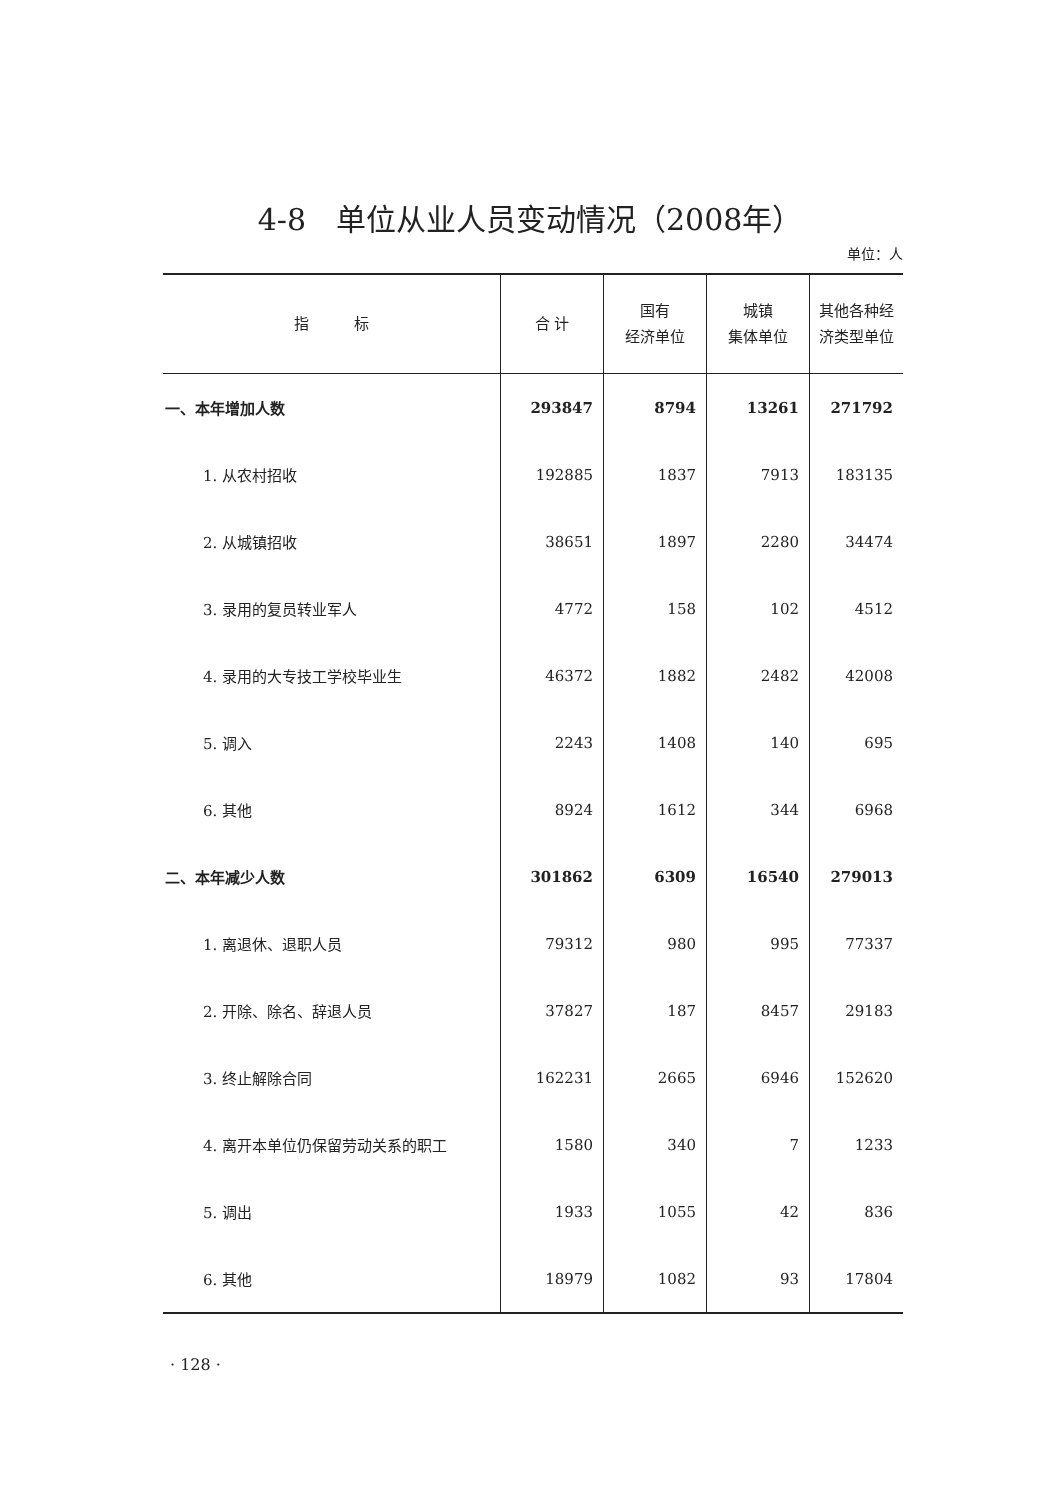4-8　单位从业人员变动情况（2008年）
单位：人
| 指 标 | 合 计 | 国有 经济单位 | 城镇 集体单位 | 其他各种经 济类型单位 |
| --- | --- | --- | --- | --- |
| 一、本年增加人数 | 293847 | 8794 | 13261 | 271792 |
| 1. 从农村招收 | 192885 | 1837 | 7913 | 183135 |
| 2. 从城镇招收 | 38651 | 1897 | 2280 | 34474 |
| 3. 录用的复员转业军人 | 4772 | 158 | 102 | 4512 |
| 4. 录用的大专技工学校毕业生 | 46372 | 1882 | 2482 | 42008 |
| 5. 调入 | 2243 | 1408 | 140 | 695 |
| 6. 其他 | 8924 | 1612 | 344 | 6968 |
| 二、本年减少人数 | 301862 | 6309 | 16540 | 279013 |
| 1. 离退休、退职人员 | 79312 | 980 | 995 | 77337 |
| 2. 开除、除名、辞退人员 | 37827 | 187 | 8457 | 29183 |
| 3. 终止解除合同 | 162231 | 2665 | 6946 | 152620 |
| 4. 离开本单位仍保留劳动关系的职工 | 1580 | 340 | 7 | 1233 |
| 5. 调出 | 1933 | 1055 | 42 | 836 |
| 6. 其他 | 18979 | 1082 | 93 | 17804 |
· 128 ·